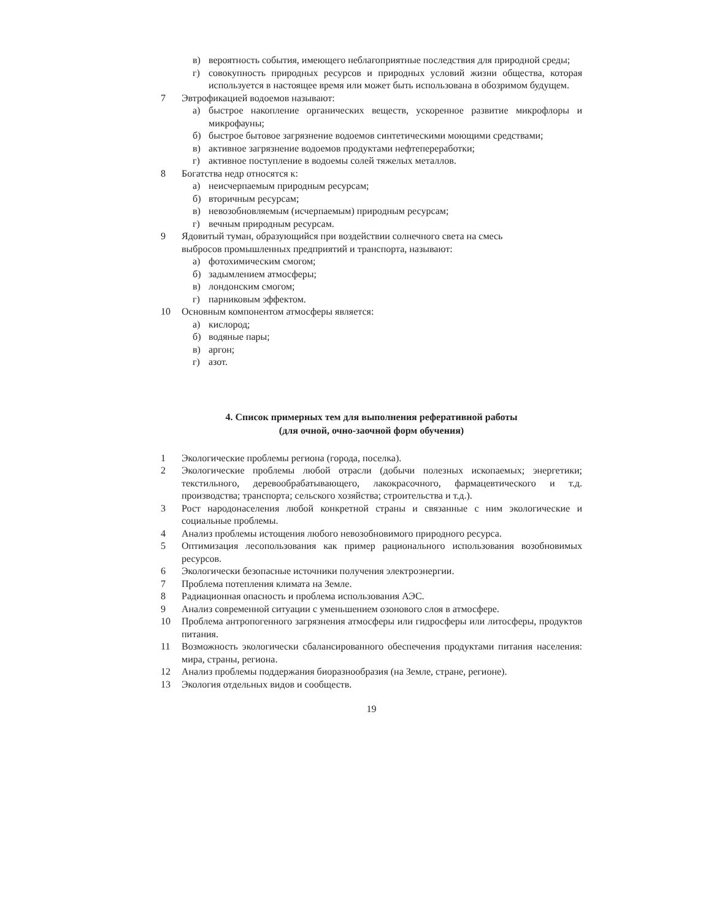в) вероятность события, имеющего неблагоприятные последствия для природной среды;
г) совокупность природных ресурсов и природных условий жизни общества, которая используется в настоящее время или может быть использована в обозримом будущем.
7 Эвтрофикацией водоемов называют:
а) быстрое накопление органических веществ, ускоренное развитие микрофлоры и микрофауны;
б) быстрое бытовое загрязнение водоемов синтетическими моющими средствами;
в) активное загрязнение водоемов продуктами нефтепереработки;
г) активное поступление в водоемы солей тяжелых металлов.
8 Богатства недр относятся к:
а) неисчерпаемым природным ресурсам;
б) вторичным ресурсам;
в) невозобновляемым (исчерпаемым) природным ресурсам;
г) вечным природным ресурсам.
9 Ядовитый туман, образующийся при воздействии солнечного света на смесь
выбросов промышленных предприятий и транспорта, называют:
а) фотохимическим смогом;
б) задымлением атмосферы;
в) лондонским смогом;
г) парниковым эффектом.
10 Основным компонентом атмосферы является:
а) кислород;
б) водяные пары;
в) аргон;
г) азот.
4. Список примерных тем для выполнения реферативной работы
(для очной, очно-заочной форм обучения)
1 Экологические проблемы региона (города, поселка).
2 Экологические проблемы любой отрасли (добычи полезных ископаемых; энергетики; текстильного, деревообрабатывающего, лакокрасочного, фармацевтического и т.д. производства; транспорта; сельского хозяйства; строительства и т.д.).
3 Рост народонаселения любой конкретной страны и связанные с ним экологические и социальные проблемы.
4 Анализ проблемы истощения любого невозобновимого природного ресурса.
5 Оптимизация лесопользования как пример рационального использования возобновимых ресурсов.
6 Экологически безопасные источники получения электроэнергии.
7 Проблема потепления климата на Земле.
8 Радиационная опасность и проблема использования АЭС.
9 Анализ современной ситуации с уменьшением озонового слоя в атмосфере.
10 Проблема антропогенного загрязнения атмосферы или гидросферы или литосферы, продуктов питания.
11 Возможность экологически сбалансированного обеспечения продуктами питания населения: мира, страны, региона.
12 Анализ проблемы поддержания биоразнообразия (на Земле, стране, регионе).
13 Экология отдельных видов и сообществ.
19